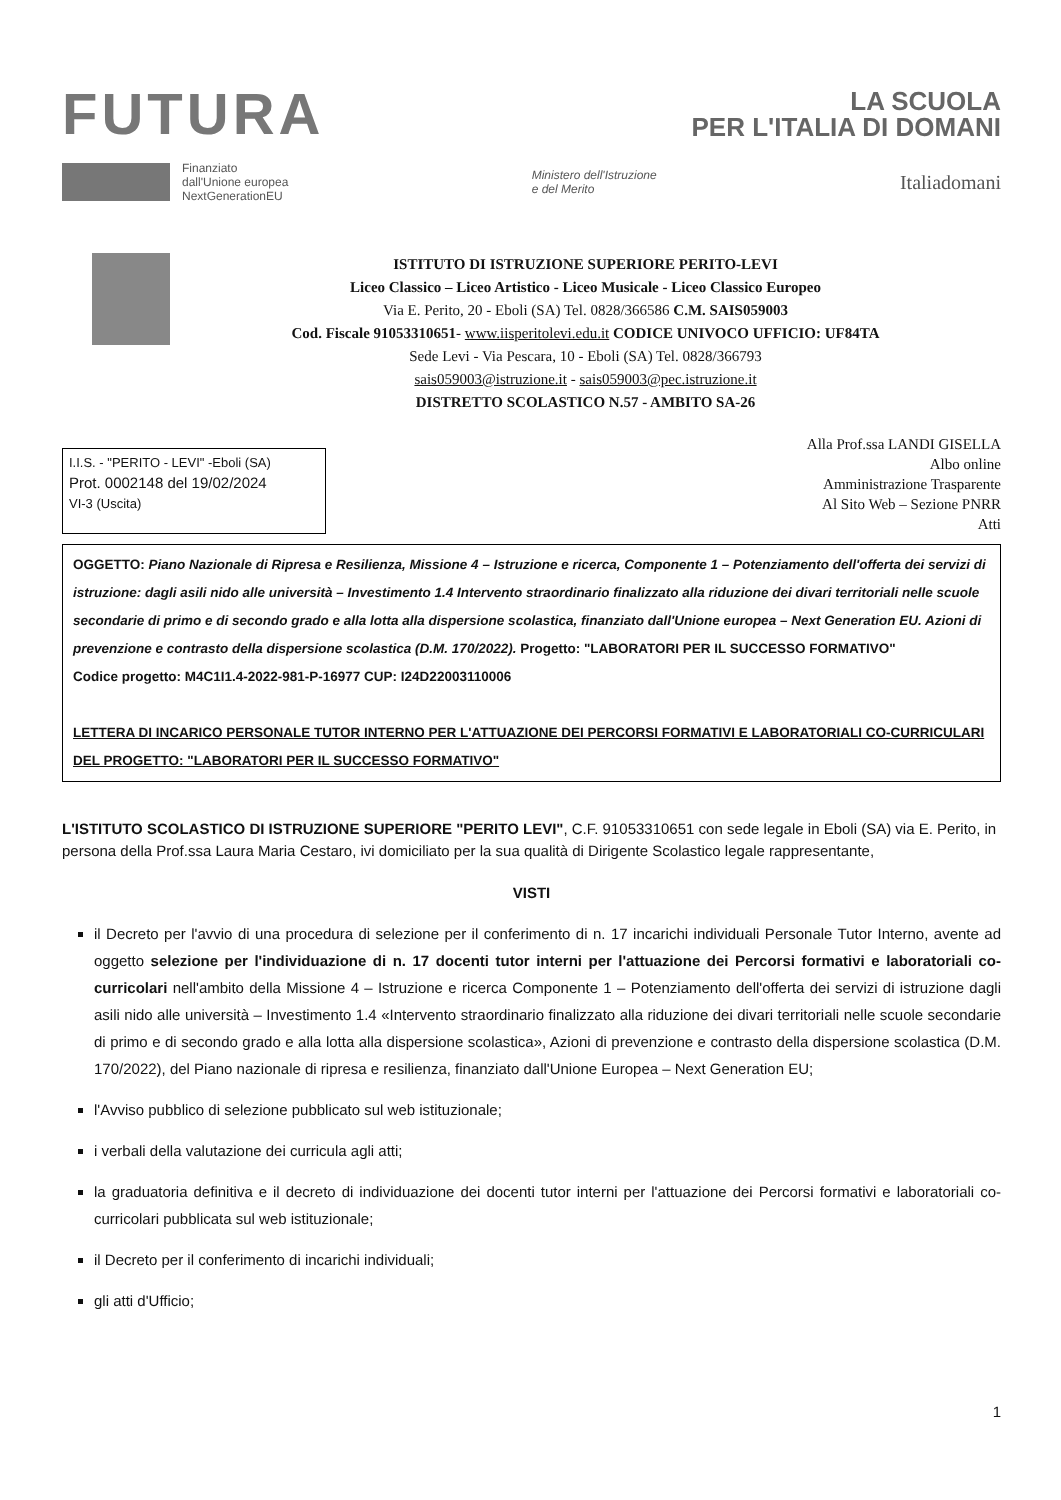FUTURA
LA SCUOLA
PER L'ITALIA DI DOMANI
Finanziato
dall'Unione europea
NextGenerationEU
Ministero dell'Istruzione
e del Merito
Italiadomani
ISTITUTO DI ISTRUZIONE SUPERIORE PERITO-LEVI
Liceo Classico – Liceo Artistico - Liceo Musicale - Liceo Classico Europeo
Via E. Perito, 20 - Eboli (SA) Tel. 0828/366586 C.M. SAIS059003
Cod. Fiscale 91053310651- www.iisperitolevi.edu.it CODICE UNIVOCO UFFICIO: UF84TA
Sede Levi - Via Pescara, 10 - Eboli (SA) Tel. 0828/366793
sais059003@istruzione.it - sais059003@pec.istruzione.it
DISTRETTO SCOLASTICO N.57 - AMBITO SA-26
I.I.S. - "PERITO - LEVI" -Eboli (SA)
Prot. 0002148 del 19/02/2024
VI-3 (Uscita)
Alla Prof.ssa LANDI GISELLA
Albo online
Amministrazione Trasparente
Al Sito Web – Sezione PNRR
Atti
OGGETTO: Piano Nazionale di Ripresa e Resilienza, Missione 4 – Istruzione e ricerca, Componente 1 – Potenziamento dell'offerta dei servizi di istruzione: dagli asili nido alle università – Investimento 1.4 Intervento straordinario finalizzato alla riduzione dei divari territoriali nelle scuole secondarie di primo e di secondo grado e alla lotta alla dispersione scolastica, finanziato dall'Unione europea – Next Generation EU. Azioni di prevenzione e contrasto della dispersione scolastica (D.M. 170/2022). Progetto: "LABORATORI PER IL SUCCESSO FORMATIVO"
Codice progetto: M4C1I1.4-2022-981-P-16977 CUP: I24D22003110006
LETTERA DI INCARICO PERSONALE TUTOR INTERNO PER L'ATTUAZIONE DEI PERCORSI FORMATIVI E LABORATORIALI CO-CURRICULARI DEL PROGETTO: "LABORATORI PER IL SUCCESSO FORMATIVO"
L'ISTITUTO SCOLASTICO DI ISTRUZIONE SUPERIORE "PERITO LEVI", C.F. 91053310651 con sede legale in Eboli (SA) via E. Perito, in persona della Prof.ssa Laura Maria Cestaro, ivi domiciliato per la sua qualità di Dirigente Scolastico legale rappresentante,
VISTI
il Decreto per l'avvio di una procedura di selezione per il conferimento di n. 17 incarichi individuali Personale Tutor Interno, avente ad oggetto selezione per l'individuazione di n. 17 docenti tutor interni per l'attuazione dei Percorsi formativi e laboratoriali co-curricolari nell'ambito della Missione 4 – Istruzione e ricerca Componente 1 – Potenziamento dell'offerta dei servizi di istruzione dagli asili nido alle università – Investimento 1.4 «Intervento straordinario finalizzato alla riduzione dei divari territoriali nelle scuole secondarie di primo e di secondo grado e alla lotta alla dispersione scolastica», Azioni di prevenzione e contrasto della dispersione scolastica (D.M. 170/2022), del Piano nazionale di ripresa e resilienza, finanziato dall'Unione Europea – Next Generation EU;
l'Avviso pubblico di selezione pubblicato sul web istituzionale;
i verbali della valutazione dei curricula agli atti;
la graduatoria definitiva e il decreto di individuazione dei docenti tutor interni per l'attuazione dei Percorsi formativi e laboratoriali co-curricolari pubblicata sul web istituzionale;
il Decreto per il conferimento di incarichi individuali;
gli atti d'Ufficio;
1